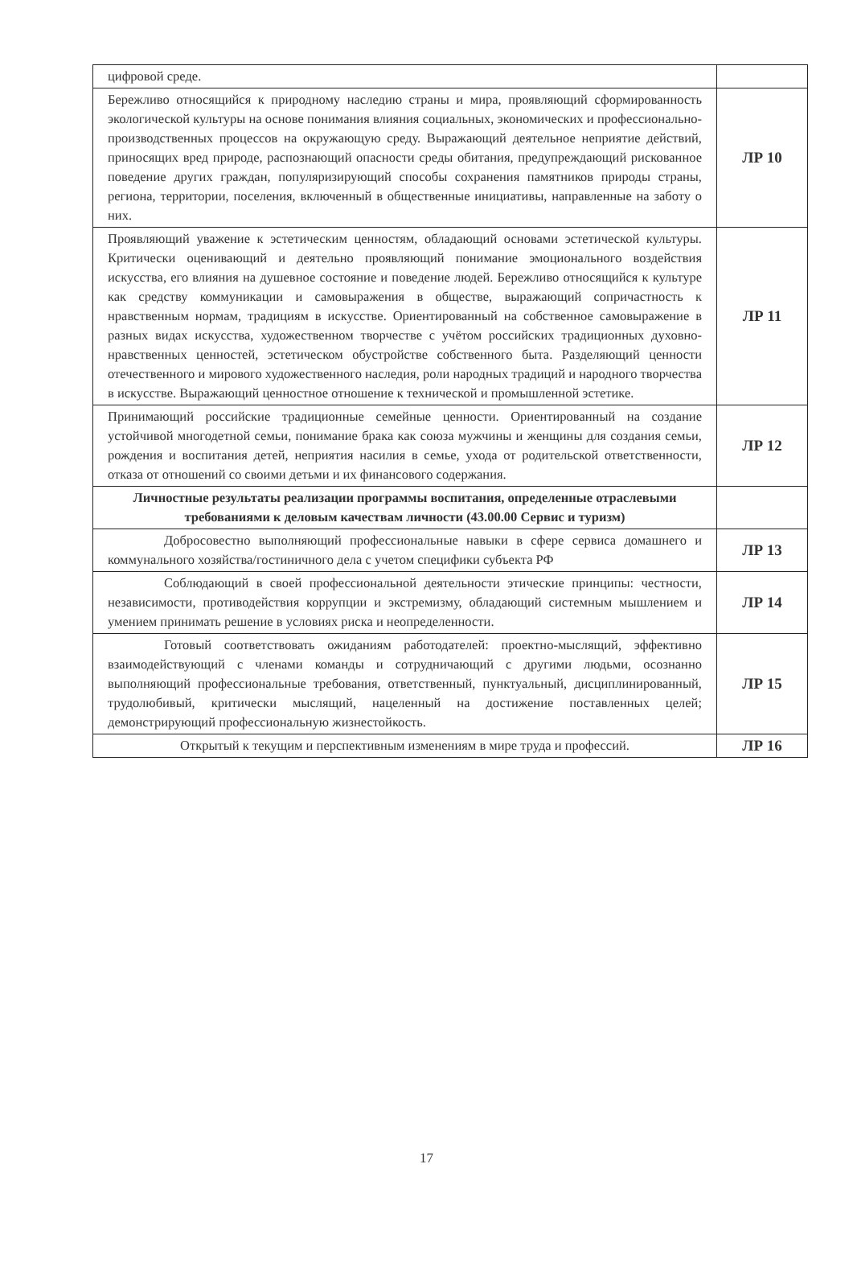| цифровой среде. | |
| Бережливо относящийся к природному наследию страны и мира, проявляющий сформированность экологической культуры на основе понимания влияния социальных, экономических и профессионально-производственных процессов на окружающую среду. Выражающий деятельное неприятие действий, приносящих вред природе, распознающий опасности среды обитания, предупреждающий рискованное поведение других граждан, популяризирующий способы сохранения памятников природы страны, региона, территории, поселения, включенный в общественные инициативы, направленные на заботу о них. | ЛР 10 |
| Проявляющий уважение к эстетическим ценностям, обладающий основами эстетической культуры. Критически оценивающий и деятельно проявляющий понимание эмоционального воздействия искусства, его влияния на душевное состояние и поведение людей. Бережливо относящийся к культуре как средству коммуникации и самовыражения в обществе, выражающий сопричастность к нравственным нормам, традициям в искусстве. Ориентированный на собственное самовыражение в разных видах искусства, художественном творчестве с учётом российских традиционных духовно-нравственных ценностей, эстетическом обустройстве собственного быта. Разделяющий ценности отечественного и мирового художественного наследия, роли народных традиций и народного творчества в искусстве. Выражающий ценностное отношение к технической и промышленной эстетике. | ЛР 11 |
| Принимающий российские традиционные семейные ценности. Ориентированный на создание устойчивой многодетной семьи, понимание брака как союза мужчины и женщины для создания семьи, рождения и воспитания детей, неприятия насилия в семье, ухода от родительской ответственности, отказа от отношений со своими детьми и их финансового содержания. | ЛР 12 |
| Личностные результаты реализации программы воспитания, определенные отраслевыми требованиями к деловым качествам личности (43.00.00 Сервис и туризм) | |
| Добросовестно выполняющий профессиональные навыки в сфере сервиса домашнего и коммунального хозяйства/гостиничного дела с учетом специфики субъекта РФ | ЛР 13 |
| Соблюдающий в своей профессиональной деятельности этические принципы: честности, независимости, противодействия коррупции и экстремизму, обладающий системным мышлением и умением принимать решение в условиях риска и неопределенности. | ЛР 14 |
| Готовый соответствовать ожиданиям работодателей: проектно-мыслящий, эффективно взаимодействующий с членами команды и сотрудничающий с другими людьми, осознанно выполняющий профессиональные требования, ответственный, пунктуальный, дисциплинированный, трудолюбивый, критически мыслящий, нацеленный на достижение поставленных целей; демонстрирующий профессиональную жизнестойкость. | ЛР 15 |
| Открытый к текущим и перспективным изменениям в мире труда и профессий. | ЛР 16 |
17